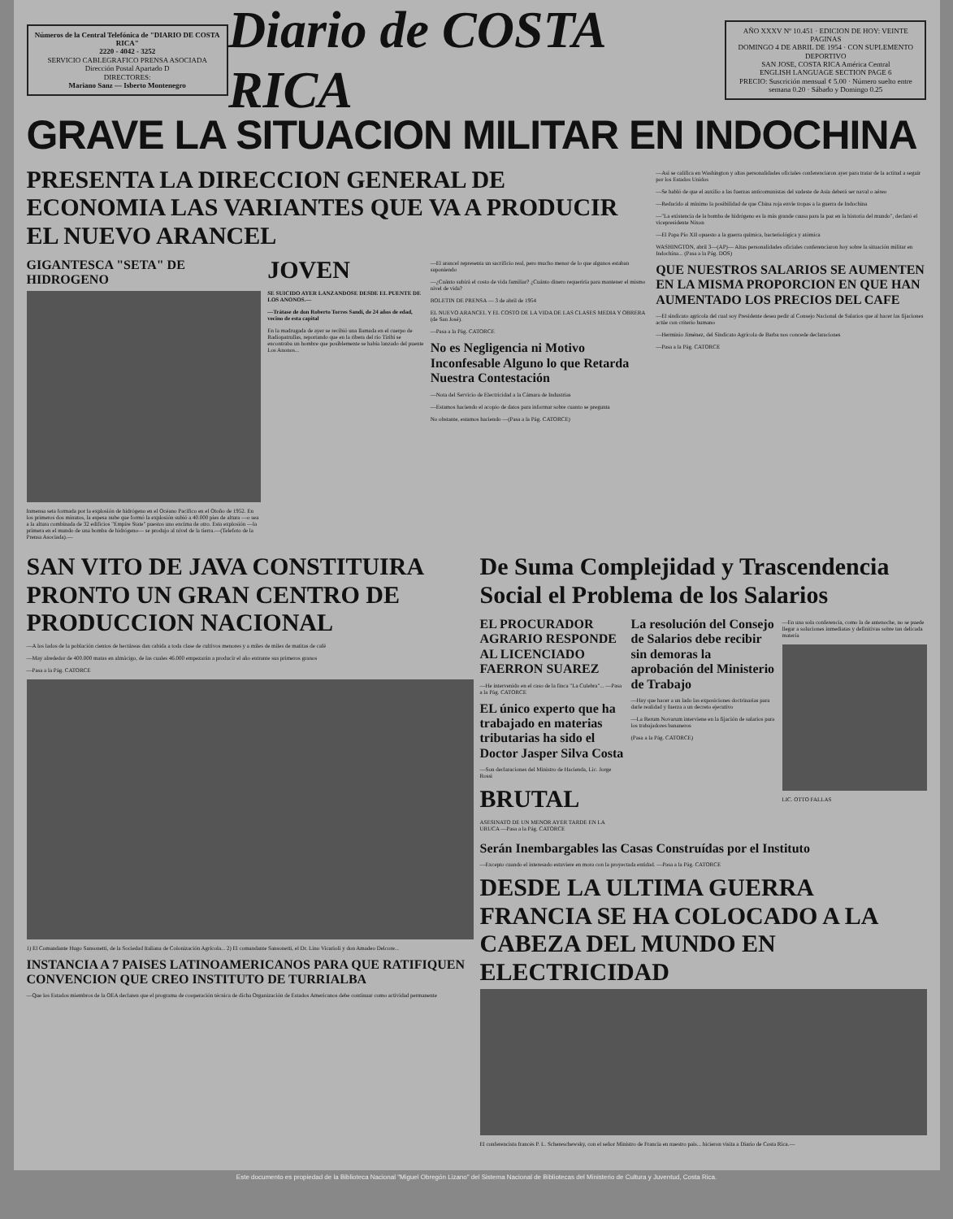Números de la Central Telefónica de "DIARIO DE COSTA RICA"
2220 - 4042 - 3252
SERVICIO CABLEGRAFICO PRENSA ASOCIADA
Dirección Postal Apartado D
DIRECTORES:
Mariano Sanz — Isberto Montenegro
Diario de COSTA RICA
AÑO XXXV Nº 10.451 · EDICION DE HOY: VEINTE PAGINAS
DOMINGO 4 DE ABRIL DE 1954 · CON SUPLEMENTO DEPORTIVO
SAN JOSE, COSTA RICA América Central
ENGLISH LANGUAGE SECTION PAGE 6
PRECIO: Suscrición mensual ¢ 5.00 · Número suelto entre semana 0.20 · Sábado y Domingo 0.25
GRAVE LA SITUACION MILITAR EN INDOCHINA
PRESENTA LA DIRECCION GENERAL DE ECONOMIA LAS VARIANTES QUE VA A PRODUCIR EL NUEVO ARANCEL
GIGANTESCA "SETA" DE HIDROGENO
Inmensa seta formada por la explosión de hidrógeno en el Océano Pacífico en el Otoño de 1952. En los primeros dos minutos, la espesa nube que formó la explosión subió a 40.000 pies de altura —o sea a la altura combinada de 32 edificios "Empire State" puestos uno encima de otro. Esta explosión —la primera en el mundo de una bomba de hidrógeno— se produjo al nivel de la tierra.—(Telefoto de la Prensa Asociada).—
JOVEN
SE SUICIDO AYER LANZANDOSE DESDE EL PUENTE DE LOS ANONOS.—
—Trátase de don Roberto Torres Sandí, de 24 años de edad, vecino de esta capital
En la madrugada de ayer se recibió una llamada en el cuerpo de Radiopatrullas, reportando que en la ribera del río Tiribí se encontraba un hombre que posiblemente se había lanzado del puente Los Anonos...
—El arancel representa un sacrificio real, pero mucho menor de lo que algunos estaban suponiendo
—¿Cuánto subirá el costo de vida familiar? ¿Cuánto dinero requeriría para mantener el mismo nivel de vida?
BOLETIN DE PRENSA — 3 de abril de 1954
EL NUEVO ARANCEL Y EL COSTO DE LA VIDA DE LAS CLASES MEDIA Y OBRERA (de San José).
—Pasa a la Pág. CATORCE
No es Negligencia ni Motivo Inconfesable Alguno lo que Retarda Nuestra Contestación
—Nota del Servicio de Electricidad a la Cámara de Industrias
—Estamos haciendo el acopio de datos para informar sobre cuanto se pregunta
No obstante, estamos haciendo —(Pasa a la Pág. CATORCE)
—Así se califica en Washington y altas personalidades oficiales conferenciaron ayer para tratar de la actitud a seguir por los Estados Unidos
—Se habló de que el auxilio a las fuerzas anticomunistas del sudeste de Asia deberá ser naval o aéreo
—Reducido al mínimo la posibilidad de que China roja envíe tropas a la guerra de Indochina
—"La existencia de la bomba de hidrógeno es la más grande causa para la paz en la historia del mundo", declaró el vicepresidente Nixon
—El Papa Pío XII opuesto a la guerra química, bacteriológica y atómica
WASHINGTON, abril 3—(AP)— Altas personalidades oficiales conferenciaron hoy sobre la situación militar en Indochina... (Pasa a la Pág. DOS)
QUE NUESTROS SALARIOS SE AUMENTEN EN LA MISMA PROPORCION EN QUE HAN AUMENTADO LOS PRECIOS DEL CAFE
—El sindicato agrícola del cual soy Presidente desea pedir al Consejo Nacional de Salarios que al hacer las fijaciones actúe con criterio humano
—Herminio Jiménez, del Sindicato Agrícola de Barba nos concede declaraciones
—Pasa a la Pág. CATORCE
SAN VITO DE JAVA CONSTITUIRA PRONTO UN GRAN CENTRO DE PRODUCCION NACIONAL
—A los lados de la población cientos de hectáreas dan cabida a toda clase de cultivos menores y a miles de miles de matitas de café
—May alrededor de 400.000 matas en almácigo, de las cuales 46.000 empezarán a producir el año entrante sus primeros granos
—Pasa a la Pág. CATORCE
1) El Comandante Hugo Sansonetti, de la Sociedad Italiana de Colonización Agrícola... 2) El comandante Sansonetti, el Dr. Lino Vicarioli y don Amadeo Delcore...
INSTANCIA A 7 PAISES LATINOAMERICANOS PARA QUE RATIFIQUEN CONVENCION QUE CREO INSTITUTO DE TURRIALBA
—Que los Estados miembros de la OEA declaren que el programa de cooperación técnica de dicha Organización de Estados Americanos debe continuar como actividad permanente
De Suma Complejidad y Trascendencia Social el Problema de los Salarios
EL PROCURADOR AGRARIO RESPONDE AL LICENCIADO FAERRON SUAREZ
—He intervenido en el caso de la finca "La Culebra"... —Pasa a la Pág. CATORCE
EL único experto que ha trabajado en materias tributarias ha sido el Doctor Jasper Silva Costa
—Son declaraciones del Ministro de Hacienda, Lic. Jorge Rossi
BRUTAL
ASESINATO DE UN MENOR AYER TARDE EN LA URUCA —Pasa a la Pág. CATORCE
La resolución del Consejo de Salarios debe recibir sin demoras la aprobación del Ministerio de Trabajo
—Hay que hacer a un lado las exposiciones doctrinarias para darle realidad y fuerza a un decreto ejecutivo
—La Rerum Novarum interviene en la fijación de salarios para los trabajadores bananeros
(Pasa a la Pág. CATORCE)
—En una sola conferencia, como la de antenoche, no se puede llegar a soluciones inmediatas y definitivas sobre tan delicada materia
LIC. OTTO FALLAS
Serán Inembargables las Casas Construídas por el Instituto
—Excepto cuando el interesado estuviere en mora con la proyectada entidad. —Pasa a la Pág. CATORCE
DESDE LA ULTIMA GUERRA FRANCIA SE HA COLOCADO A LA CABEZA DEL MUNDO EN ELECTRICIDAD
El conferencista francés P. L. Schereschewsky, con el señor Ministro de Francia en nuestro país... hicieron visita a Diario de Costa Rica.—
Este documento es propiedad de la Biblioteca Nacional "Miguel Obregón Lizano" del Sistema Nacional de Bibliotecas del Ministerio de Cultura y Juventud, Costa Rica.